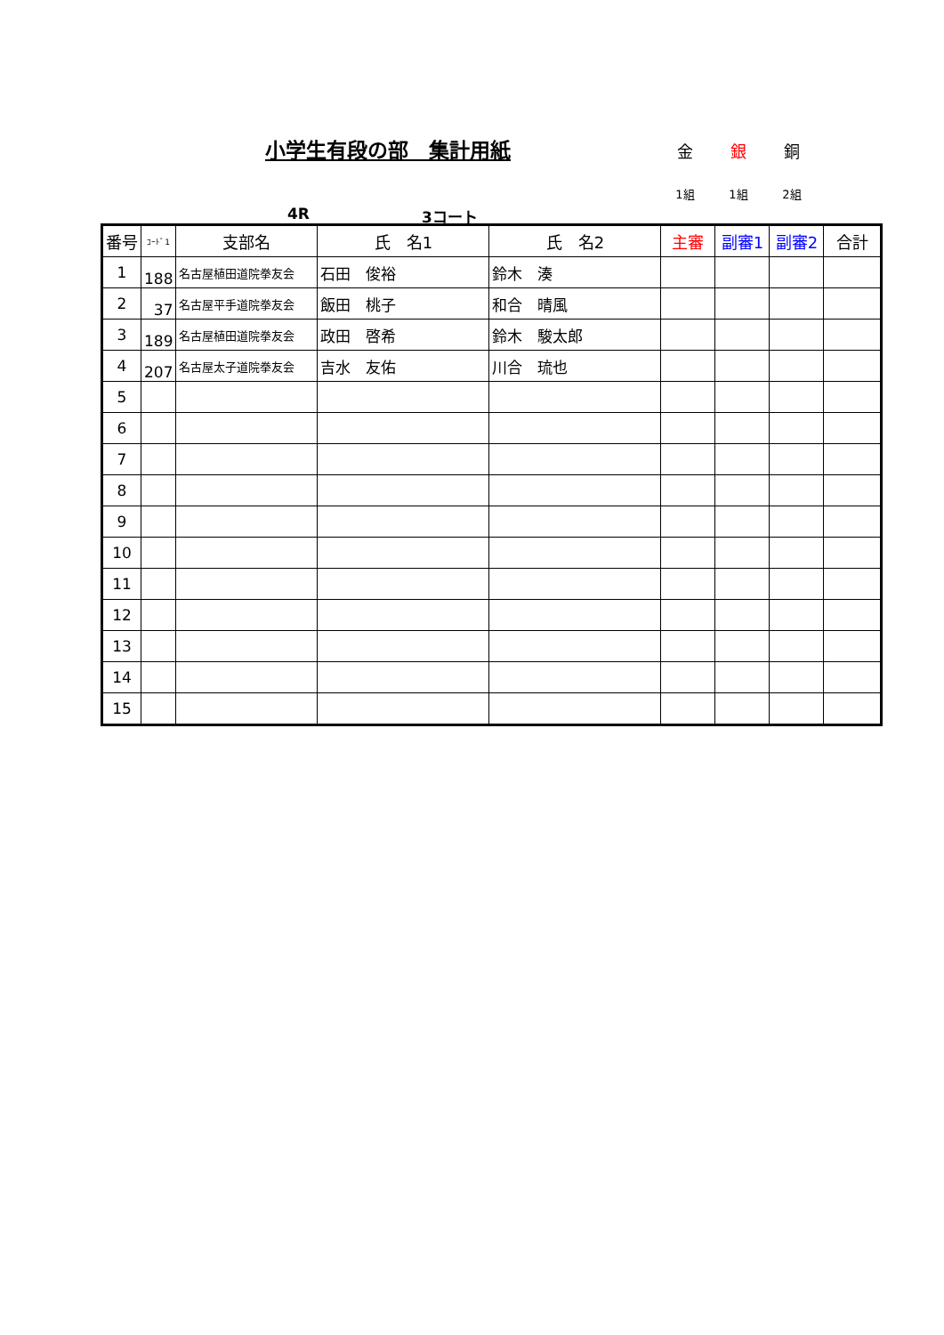小学生有段の部　集計用紙 金 銀 銅
1組 1組 2組
4R 3コート
| 番号 | ｺｰﾄﾞ1 | 支部名 | 氏 名1 | 氏 名2 | 主審 | 副審1 | 副審2 | 合計 |
| --- | --- | --- | --- | --- | --- | --- | --- | --- |
| 1 | 188 | 名古屋植田道院拳友会 | 石田 俊裕 | 鈴木 湊 | | | | |
| 2 | 37 | 名古屋平手道院拳友会 | 飯田 桃子 | 和合 晴風 | | | | |
| 3 | 189 | 名古屋植田道院拳友会 | 政田 啓希 | 鈴木 駿太郎 | | | | |
| 4 | 207 | 名古屋太子道院拳友会 | 吉水 友佑 | 川合 琉也 | | | | |
| 5 | | | | | | | | |
| 6 | | | | | | | | |
| 7 | | | | | | | | |
| 8 | | | | | | | | |
| 9 | | | | | | | | |
| 10 | | | | | | | | |
| 11 | | | | | | | | |
| 12 | | | | | | | | |
| 13 | | | | | | | | |
| 14 | | | | | | | | |
| 15 | | | | | | | | |